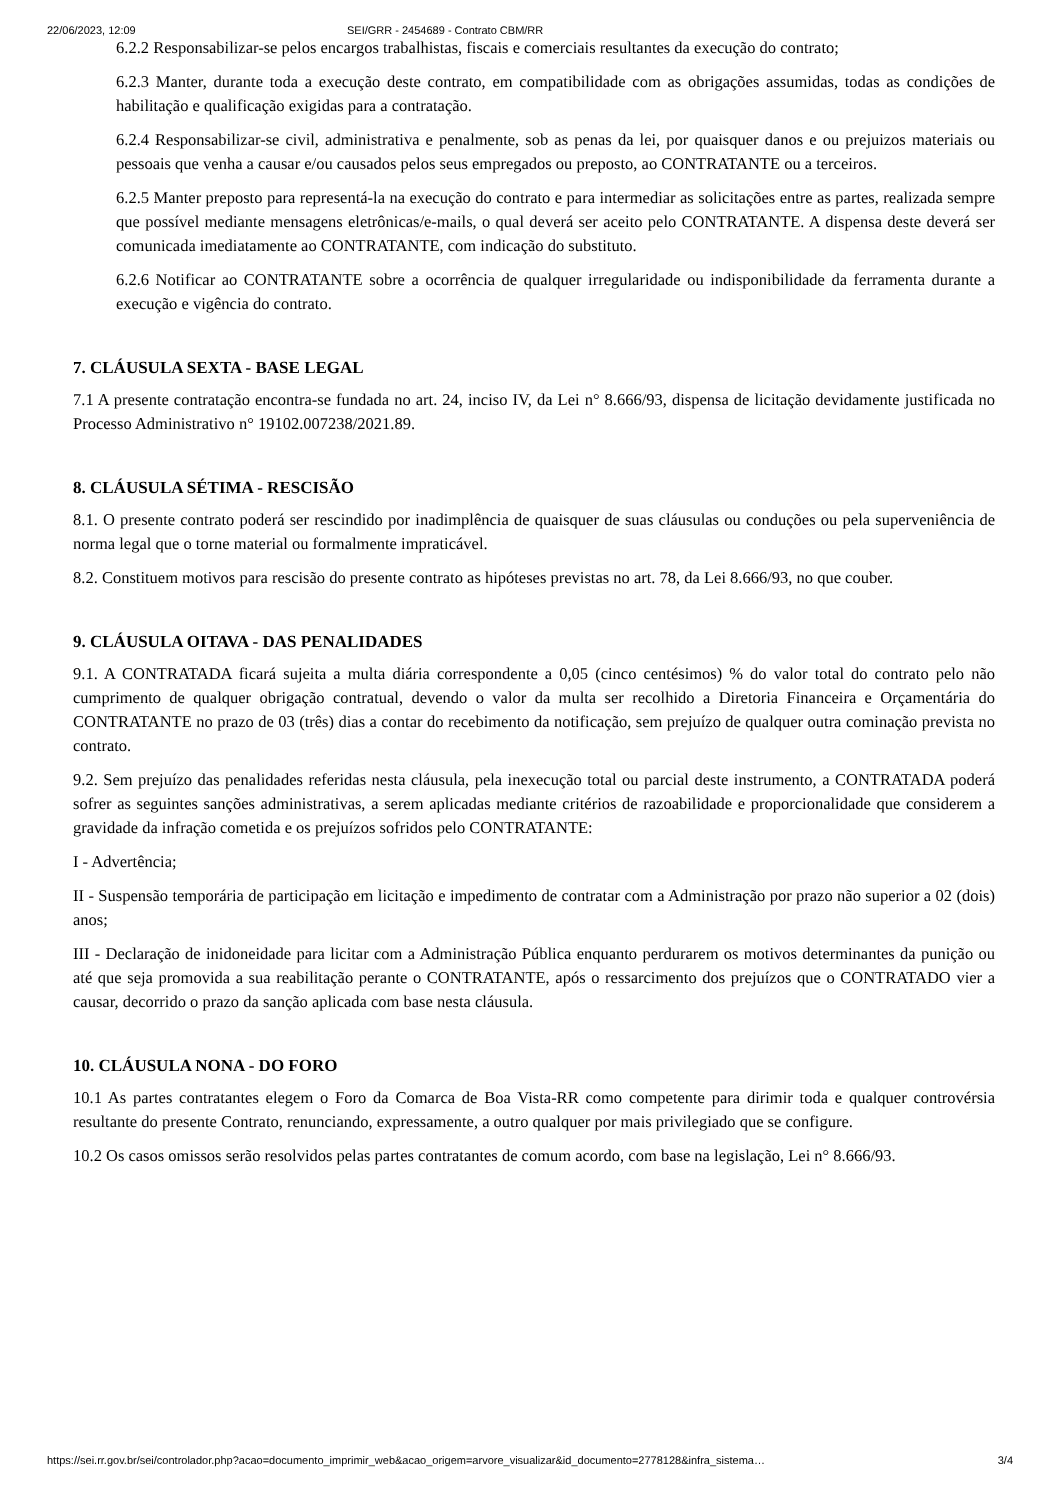22/06/2023, 12:09 SEI/GRR - 2454689 - Contrato CBM/RR
6.2.2 Responsabilizar-se pelos encargos trabalhistas, fiscais e comerciais resultantes da execução do contrato;
6.2.3 Manter, durante toda a execução deste contrato, em compatibilidade com as obrigações assumidas, todas as condições de habilitação e qualificação exigidas para a contratação.
6.2.4 Responsabilizar-se civil, administrativa e penalmente, sob as penas da lei, por quaisquer danos e ou prejuizos materiais ou pessoais que venha a causar e/ou causados pelos seus empregados ou preposto, ao CONTRATANTE ou a terceiros.
6.2.5 Manter preposto para representá-la na execução do contrato e para intermediar as solicitações entre as partes, realizada sempre que possível mediante mensagens eletrônicas/e-mails, o qual deverá ser aceito pelo CONTRATANTE. A dispensa deste deverá ser comunicada imediatamente ao CONTRATANTE, com indicação do substituto.
6.2.6 Notificar ao CONTRATANTE sobre a ocorrência de qualquer irregularidade ou indisponibilidade da ferramenta durante a execução e vigência do contrato.
7. CLÁUSULA SEXTA - BASE LEGAL
7.1 A presente contratação encontra-se fundada no art. 24, inciso IV, da Lei n° 8.666/93, dispensa de licitação devidamente justificada no Processo Administrativo n° 19102.007238/2021.89.
8. CLÁUSULA SÉTIMA - RESCISÃO
8.1. O presente contrato poderá ser rescindido por inadimplência de quaisquer de suas cláusulas ou conduções ou pela superveniência de norma legal que o torne material ou formalmente impraticável.
8.2. Constituem motivos para rescisão do presente contrato as hipóteses previstas no art. 78, da Lei 8.666/93, no que couber.
9. CLÁUSULA OITAVA - DAS PENALIDADES
9.1. A CONTRATADA ficará sujeita a multa diária correspondente a 0,05 (cinco centésimos) % do valor total do contrato pelo não cumprimento de qualquer obrigação contratual, devendo o valor da multa ser recolhido a Diretoria Financeira e Orçamentária do CONTRATANTE no prazo de 03 (três) dias a contar do recebimento da notificação, sem prejuízo de qualquer outra cominação prevista no contrato.
9.2. Sem prejuízo das penalidades referidas nesta cláusula, pela inexecução total ou parcial deste instrumento, a CONTRATADA poderá sofrer as seguintes sanções administrativas, a serem aplicadas mediante critérios de razoabilidade e proporcionalidade que considerem a gravidade da infração cometida e os prejuízos sofridos pelo CONTRATANTE:
I - Advertência;
II - Suspensão temporária de participação em licitação e impedimento de contratar com a Administração por prazo não superior a 02 (dois) anos;
III - Declaração de inidoneidade para licitar com a Administração Pública enquanto perdurarem os motivos determinantes da punição ou até que seja promovida a sua reabilitação perante o CONTRATANTE, após o ressarcimento dos prejuízos que o CONTRATADO vier a causar, decorrido o prazo da sanção aplicada com base nesta cláusula.
10. CLÁUSULA NONA - DO FORO
10.1 As partes contratantes elegem o Foro da Comarca de Boa Vista-RR como competente para dirimir toda e qualquer controvérsia resultante do presente Contrato, renunciando, expressamente, a outro qualquer por mais privilegiado que se configure.
10.2 Os casos omissos serão resolvidos pelas partes contratantes de comum acordo, com base na legislação, Lei n° 8.666/93.
https://sei.rr.gov.br/sei/controlador.php?acao=documento_imprimir_web&acao_origem=arvore_visualizar&id_documento=2778128&infra_sistema… 3/4